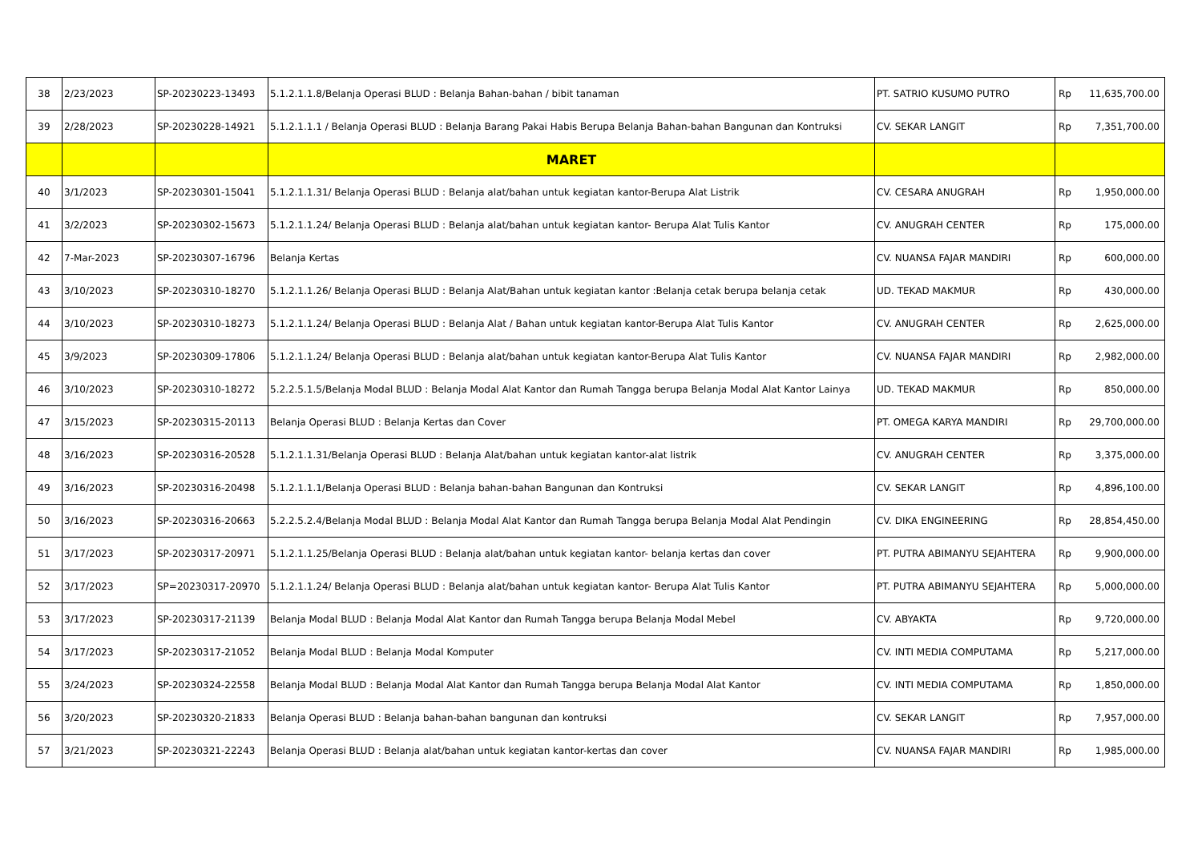| 38 | 2/23/2023 | SP-20230223-13493 | 5.1.2.1.1.8/Belanja Operasi BLUD : Belanja Bahan-bahan / bibit tanaman | PT. SATRIO KUSUMO PUTRO | Rp | 11,635,700.00 |
| 39 | 2/28/2023 | SP-20230228-14921 | 5.1.2.1.1.1 / Belanja Operasi BLUD : Belanja Barang Pakai Habis Berupa Belanja Bahan-bahan Bangunan dan Kontruksi | CV. SEKAR LANGIT | Rp | 7,351,700.00 |
| | | | MARET | | | |
| 40 | 3/1/2023 | SP-20230301-15041 | 5.1.2.1.1.31/ Belanja Operasi BLUD : Belanja alat/bahan untuk kegiatan kantor-Berupa Alat Listrik | CV. CESARA ANUGRAH | Rp | 1,950,000.00 |
| 41 | 3/2/2023 | SP-20230302-15673 | 5.1.2.1.1.24/ Belanja Operasi BLUD : Belanja alat/bahan untuk kegiatan kantor- Berupa Alat Tulis Kantor | CV. ANUGRAH CENTER | Rp | 175,000.00 |
| 42 | 7-Mar-2023 | SP-20230307-16796 | Belanja Kertas | CV. NUANSA FAJAR MANDIRI | Rp | 600,000.00 |
| 43 | 3/10/2023 | SP-20230310-18270 | 5.1.2.1.1.26/ Belanja Operasi BLUD : Belanja Alat/Bahan untuk kegiatan kantor :Belanja cetak berupa belanja cetak | UD. TEKAD MAKMUR | Rp | 430,000.00 |
| 44 | 3/10/2023 | SP-20230310-18273 | 5.1.2.1.1.24/ Belanja Operasi BLUD : Belanja Alat / Bahan untuk kegiatan kantor-Berupa Alat Tulis Kantor | CV. ANUGRAH CENTER | Rp | 2,625,000.00 |
| 45 | 3/9/2023 | SP-20230309-17806 | 5.1.2.1.1.24/ Belanja Operasi BLUD : Belanja alat/bahan untuk kegiatan kantor-Berupa Alat Tulis Kantor | CV. NUANSA FAJAR MANDIRI | Rp | 2,982,000.00 |
| 46 | 3/10/2023 | SP-20230310-18272 | 5.2.2.5.1.5/Belanja Modal BLUD : Belanja Modal Alat Kantor dan Rumah Tangga berupa Belanja Modal Alat Kantor Lainya | UD. TEKAD MAKMUR | Rp | 850,000.00 |
| 47 | 3/15/2023 | SP-20230315-20113 | Belanja Operasi BLUD : Belanja Kertas dan Cover | PT. OMEGA KARYA MANDIRI | Rp | 29,700,000.00 |
| 48 | 3/16/2023 | SP-20230316-20528 | 5.1.2.1.1.31/Belanja Operasi BLUD : Belanja Alat/bahan untuk kegiatan kantor-alat listrik | CV. ANUGRAH CENTER | Rp | 3,375,000.00 |
| 49 | 3/16/2023 | SP-20230316-20498 | 5.1.2.1.1.1/Belanja Operasi BLUD : Belanja bahan-bahan Bangunan dan Kontruksi | CV. SEKAR LANGIT | Rp | 4,896,100.00 |
| 50 | 3/16/2023 | SP-20230316-20663 | 5.2.2.5.2.4/Belanja Modal BLUD : Belanja Modal Alat Kantor dan Rumah Tangga berupa Belanja Modal Alat Pendingin | CV. DIKA ENGINEERING | Rp | 28,854,450.00 |
| 51 | 3/17/2023 | SP-20230317-20971 | 5.1.2.1.1.25/Belanja Operasi BLUD : Belanja alat/bahan untuk kegiatan kantor- belanja kertas dan cover | PT. PUTRA ABIMANYU SEJAHTERA | Rp | 9,900,000.00 |
| 52 | 3/17/2023 | SP=20230317-20970 | 5.1.2.1.1.24/ Belanja Operasi BLUD : Belanja alat/bahan untuk kegiatan kantor- Berupa Alat Tulis Kantor | PT. PUTRA ABIMANYU SEJAHTERA | Rp | 5,000,000.00 |
| 53 | 3/17/2023 | SP-20230317-21139 | Belanja Modal BLUD : Belanja Modal Alat Kantor dan Rumah Tangga berupa Belanja Modal Mebel | CV. ABYAKTA | Rp | 9,720,000.00 |
| 54 | 3/17/2023 | SP-20230317-21052 | Belanja Modal BLUD : Belanja Modal Komputer | CV. INTI MEDIA COMPUTAMA | Rp | 5,217,000.00 |
| 55 | 3/24/2023 | SP-20230324-22558 | Belanja Modal BLUD : Belanja Modal Alat Kantor dan Rumah Tangga berupa Belanja Modal Alat Kantor | CV. INTI MEDIA COMPUTAMA | Rp | 1,850,000.00 |
| 56 | 3/20/2023 | SP-20230320-21833 | Belanja Operasi BLUD : Belanja bahan-bahan bangunan dan kontruksi | CV. SEKAR LANGIT | Rp | 7,957,000.00 |
| 57 | 3/21/2023 | SP-20230321-22243 | Belanja Operasi BLUD : Belanja alat/bahan untuk kegiatan kantor-kertas dan cover | CV. NUANSA FAJAR MANDIRI | Rp | 1,985,000.00 |